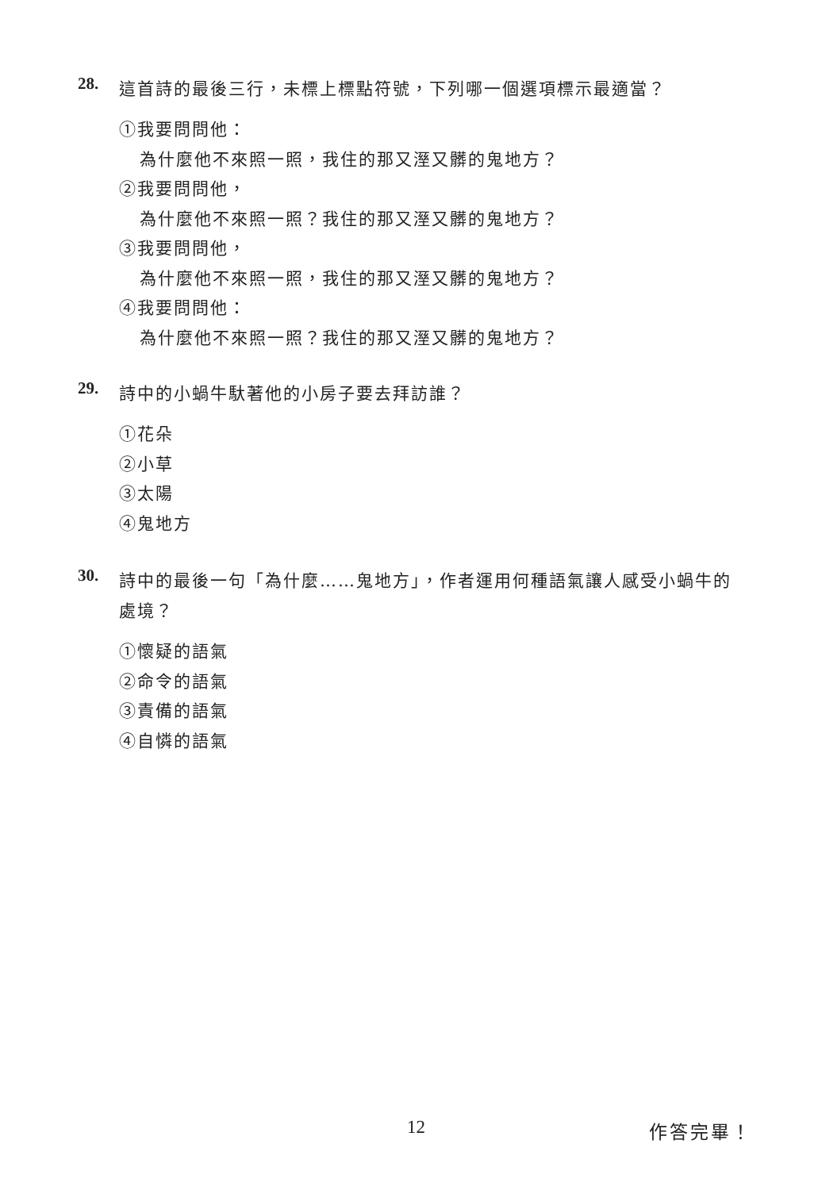28. 這首詩的最後三行，未標上標點符號，下列哪一個選項標示最適當？
①我要問問他：
為什麼他不來照一照，我住的那又溼又髒的鬼地方？
②我要問問他，
為什麼他不來照一照？我住的那又溼又髒的鬼地方？
③我要問問他，
為什麼他不來照一照，我住的那又溼又髒的鬼地方？
④我要問問他：
為什麼他不來照一照？我住的那又溼又髒的鬼地方？
29. 詩中的小蝸牛馱著他的小房子要去拜訪誰？
①花朵
②小草
③太陽
④鬼地方
30. 詩中的最後一句「為什麼……鬼地方」，作者運用何種語氣讓人感受小蝸牛的處境？
①懷疑的語氣
②命令的語氣
③責備的語氣
④自憐的語氣
12 作答完畢！